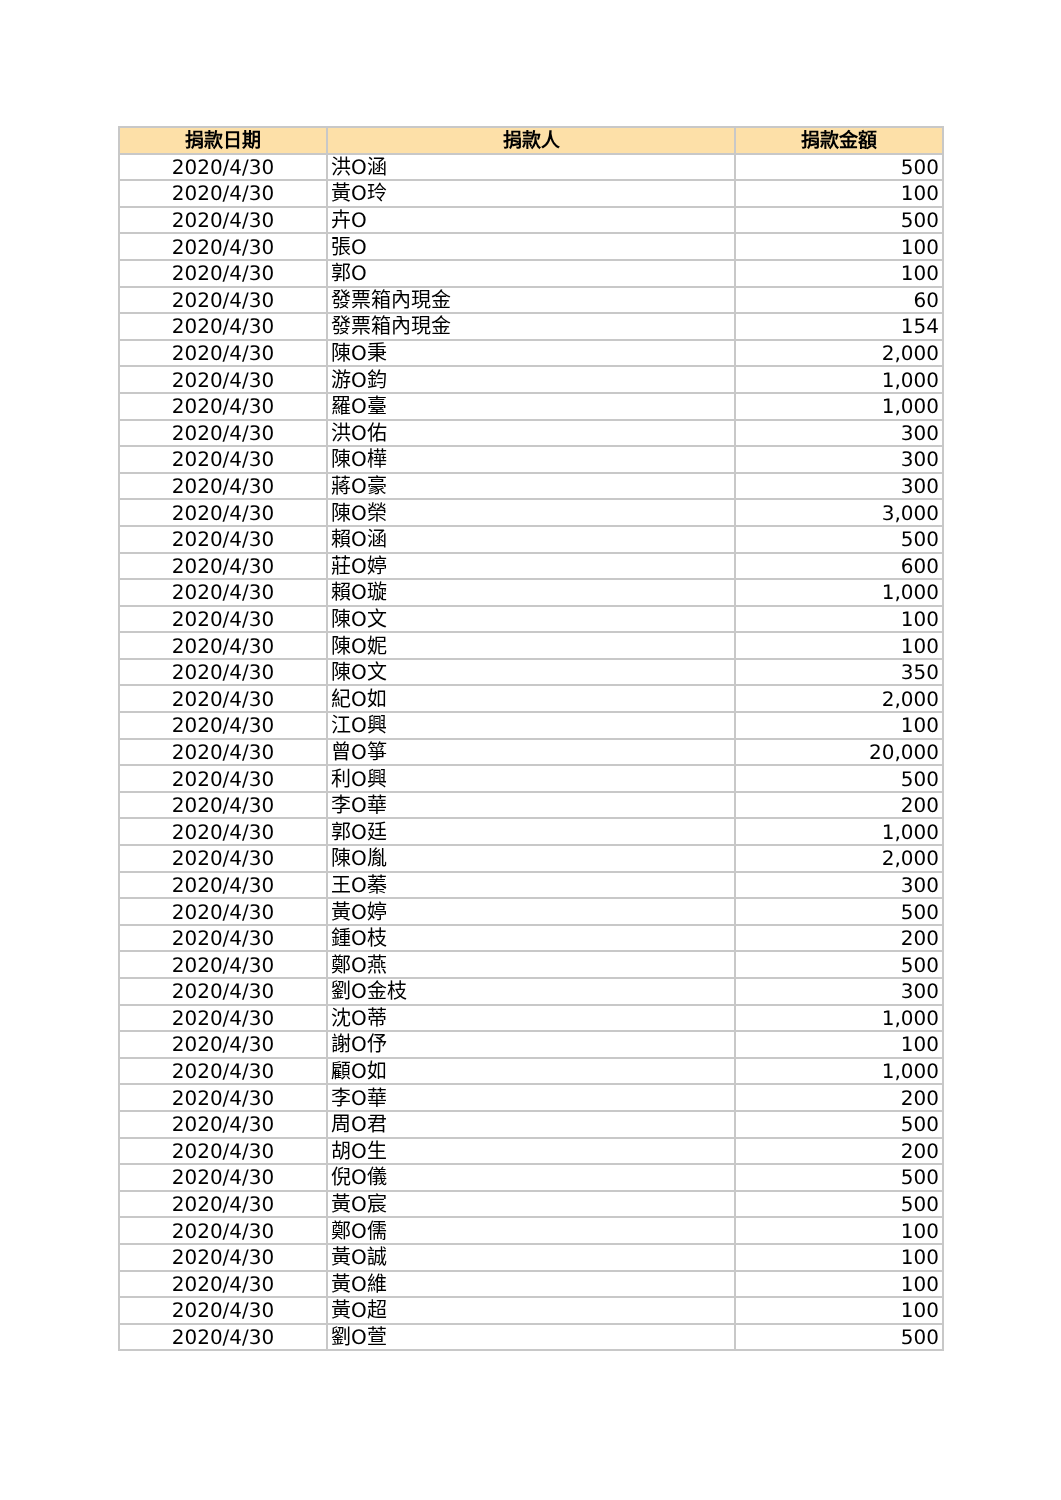| 捐款日期 | 捐款人 | 捐款金額 |
| --- | --- | --- |
| 2020/4/30 | 洪O涵 | 500 |
| 2020/4/30 | 黃O玲 | 100 |
| 2020/4/30 | 卉O | 500 |
| 2020/4/30 | 張O | 100 |
| 2020/4/30 | 郭O | 100 |
| 2020/4/30 | 發票箱內現金 | 60 |
| 2020/4/30 | 發票箱內現金 | 154 |
| 2020/4/30 | 陳O秉 | 2,000 |
| 2020/4/30 | 游O鈞 | 1,000 |
| 2020/4/30 | 羅O臺 | 1,000 |
| 2020/4/30 | 洪O佑 | 300 |
| 2020/4/30 | 陳O樺 | 300 |
| 2020/4/30 | 蔣O豪 | 300 |
| 2020/4/30 | 陳O榮 | 3,000 |
| 2020/4/30 | 賴O涵 | 500 |
| 2020/4/30 | 莊O婷 | 600 |
| 2020/4/30 | 賴O璇 | 1,000 |
| 2020/4/30 | 陳O文 | 100 |
| 2020/4/30 | 陳O妮 | 100 |
| 2020/4/30 | 陳O文 | 350 |
| 2020/4/30 | 紀O如 | 2,000 |
| 2020/4/30 | 江O興 | 100 |
| 2020/4/30 | 曾O箏 | 20,000 |
| 2020/4/30 | 利O興 | 500 |
| 2020/4/30 | 李O華 | 200 |
| 2020/4/30 | 郭O廷 | 1,000 |
| 2020/4/30 | 陳O胤 | 2,000 |
| 2020/4/30 | 王O蓁 | 300 |
| 2020/4/30 | 黃O婷 | 500 |
| 2020/4/30 | 鍾O枝 | 200 |
| 2020/4/30 | 鄭O燕 | 500 |
| 2020/4/30 | 劉O金枝 | 300 |
| 2020/4/30 | 沈O蒂 | 1,000 |
| 2020/4/30 | 謝O伃 | 100 |
| 2020/4/30 | 顧O如 | 1,000 |
| 2020/4/30 | 李O華 | 200 |
| 2020/4/30 | 周O君 | 500 |
| 2020/4/30 | 胡O生 | 200 |
| 2020/4/30 | 倪O儀 | 500 |
| 2020/4/30 | 黃O宸 | 500 |
| 2020/4/30 | 鄭O儒 | 100 |
| 2020/4/30 | 黃O誠 | 100 |
| 2020/4/30 | 黃O維 | 100 |
| 2020/4/30 | 黃O超 | 100 |
| 2020/4/30 | 劉O萱 | 500 |